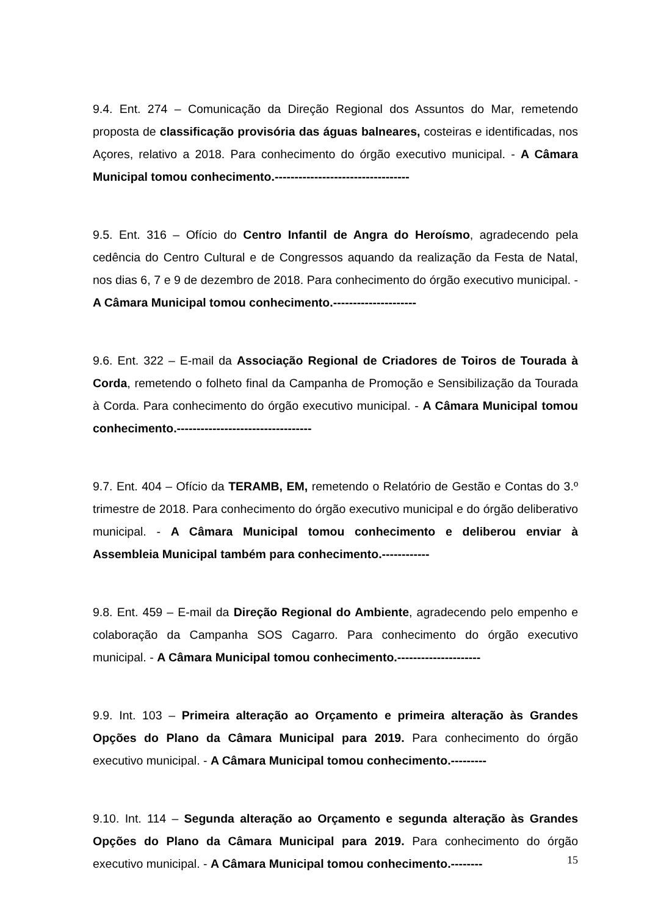9.4. Ent. 274 – Comunicação da Direção Regional dos Assuntos do Mar, remetendo proposta de classificação provisória das águas balneares, costeiras e identificadas, nos Açores, relativo a 2018. Para conhecimento do órgão executivo municipal. - A Câmara Municipal tomou conhecimento.----------------------------------
9.5. Ent. 316 – Ofício do Centro Infantil de Angra do Heroísmo, agradecendo pela cedência do Centro Cultural e de Congressos aquando da realização da Festa de Natal, nos dias 6, 7 e 9 de dezembro de 2018. Para conhecimento do órgão executivo municipal. - A Câmara Municipal tomou conhecimento.---------------------
9.6. Ent. 322 – E-mail da Associação Regional de Criadores de Toiros de Tourada à Corda, remetendo o folheto final da Campanha de Promoção e Sensibilização da Tourada à Corda. Para conhecimento do órgão executivo municipal. - A Câmara Municipal tomou conhecimento.----------------------------------
9.7. Ent. 404 – Ofício da TERAMB, EM, remetendo o Relatório de Gestão e Contas do 3.º trimestre de 2018. Para conhecimento do órgão executivo municipal e do órgão deliberativo municipal. - A Câmara Municipal tomou conhecimento e deliberou enviar à Assembleia Municipal também para conhecimento.------------
9.8. Ent. 459 – E-mail da Direção Regional do Ambiente, agradecendo pelo empenho e colaboração da Campanha SOS Cagarro. Para conhecimento do órgão executivo municipal. - A Câmara Municipal tomou conhecimento.---------------------
9.9. Int. 103 – Primeira alteração ao Orçamento e primeira alteração às Grandes Opções do Plano da Câmara Municipal para 2019. Para conhecimento do órgão executivo municipal. - A Câmara Municipal tomou conhecimento.---------
9.10. Int. 114 – Segunda alteração ao Orçamento e segunda alteração às Grandes Opções do Plano da Câmara Municipal para 2019. Para conhecimento do órgão executivo municipal. - A Câmara Municipal tomou conhecimento.--------
15